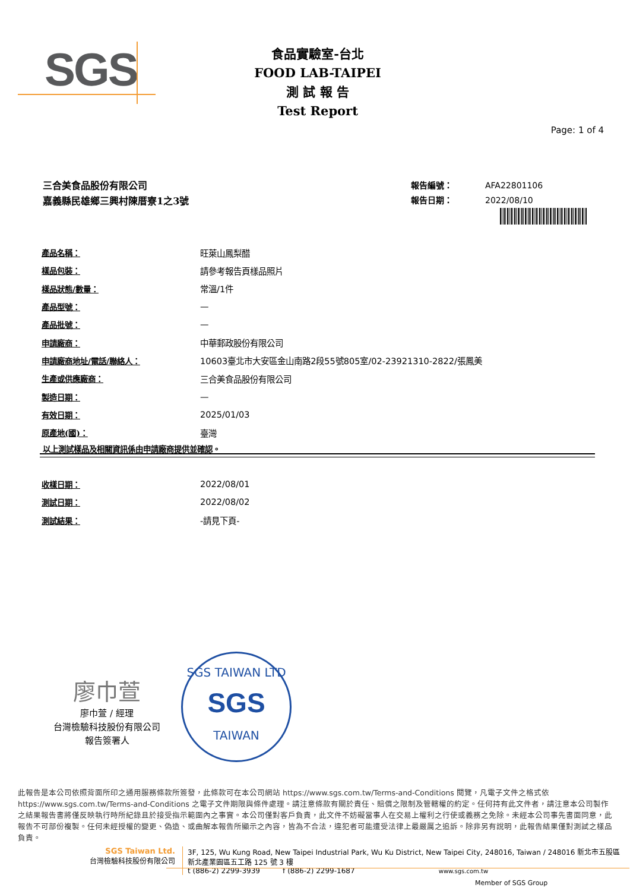SGS
食品實驗室-台北
FOOD LAB-TAIPEI
測 試 報 告
Test Report
Page: 1 of 4
三合美食品股份有限公司
嘉義縣民雄鄉三興村陳厝寮1之3號
報告編號： AFA22801106
報告日期： 2022/08/10
| 產品名稱： | 旺萊山鳳梨醋 |
| 樣品包裝： | 請參考報告頁樣品照片 |
| 樣品狀態/數量： | 常溫/1件 |
| 產品型號： | — |
| 產品批號： | — |
| 申請廠商： | 中華郵政股份有限公司 |
| 申請廠商地址/電話/聯絡人： | 10603臺北市大安區金山南路2段55號805室/02-23921310-2822/張鳳美 |
| 生產或供應廠商： | 三合美食品股份有限公司 |
| 製造日期： | — |
| 有效日期： | 2025/01/03 |
| 原產地(國)： | 臺灣 |
以上測試樣品及相關資訊係由申請廠商提供並確認。
| 收樣日期： | 2022/08/01 |
| 測試日期： | 2022/08/02 |
| 測試結果： | -請見下頁- |
廖巾萱
廖巾萱 / 經理
台灣檢驗科技股份有限公司
報告簽署人
SGS TAIWAN LTD
SGS
TAIWAN
此報告是本公司依照背面所印之通用服務條款所簽發，此條款可在本公司網站 https://www.sgs.com.tw/Terms-and-Conditions 閱覽，凡電子文件之格式依 https://www.sgs.com.tw/Terms-and-Conditions 之電子文件期限與條件處理。請注意條款有關於責任、賠償之限制及管轄權的約定。任何持有此文件者，請注意本公司製作之結果報告書將僅反映執行時所紀錄且於接受指示範圍內之事實。本公司僅對客戶負責，此文件不妨礙當事人在交易上權利之行使或義務之免除。未經本公司事先書面同意，此報告不可部份複製。任何未經授權的變更、偽造、或曲解本報告所顯示之內容，皆為不合法，違犯者可能遭受法律上最嚴厲之追訴。除非另有說明，此報告結果僅對測試之樣品負責。
SGS Taiwan Ltd.
台灣檢驗科技股份有限公司
3F, 125, Wu Kung Road, New Taipei Industrial Park, Wu Ku District, New Taipei City, 248016, Taiwan / 248016 新北市五股區新北產業園區五工路 125 號 3 樓
t (886-2) 2299-3939 f (886-2) 2299-1687 www.sgs.com.tw
Member of SGS Group